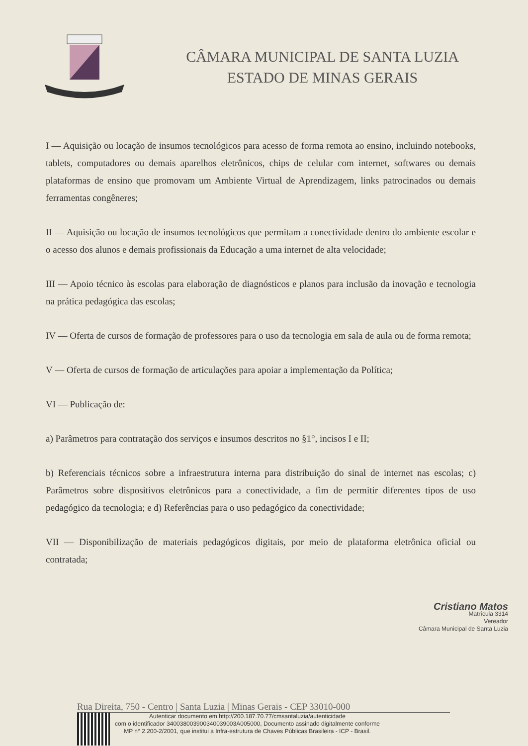CÂMARA MUNICIPAL DE SANTA LUZIA
ESTADO DE MINAS GERAIS
I — Aquisição ou locação de insumos tecnológicos para acesso de forma remota ao ensino, incluindo notebooks, tablets, computadores ou demais aparelhos eletrônicos, chips de celular com internet, softwares ou demais plataformas de ensino que promovam um Ambiente Virtual de Aprendizagem, links patrocinados ou demais ferramentas congêneres;
II — Aquisição ou locação de insumos tecnológicos que permitam a conectividade dentro do ambiente escolar e o acesso dos alunos e demais profissionais da Educação a uma internet de alta velocidade;
III — Apoio técnico às escolas para elaboração de diagnósticos e planos para inclusão da inovação e tecnologia na prática pedagógica das escolas;
IV — Oferta de cursos de formação de professores para o uso da tecnologia em sala de aula ou de forma remota;
V — Oferta de cursos de formação de articulações para apoiar a implementação da Política;
VI — Publicação de:
a) Parâmetros para contratação dos serviços e insumos descritos no §1°, incisos I e II;
b) Referenciais técnicos sobre a infraestrutura interna para distribuição do sinal de internet nas escolas; c) Parâmetros sobre dispositivos eletrônicos para a conectividade, a fim de permitir diferentes tipos de uso pedagógico da tecnologia; e d) Referências para o uso pedagógico da conectividade;
VII — Disponibilização de materiais pedagógicos digitais, por meio de plataforma eletrônica oficial ou contratada;
Cristiano Matos
Matrícula 3314
Vereador
Câmara Municipal de Santa Luzia
Rua Direita, 750 - Centro | Santa Luzia | Minas Gerais - CEP 33010-000
Autenticar documento em http://200.187.70.77/cmsantaluzia/autenticidade
com o identificador 340038003900340039003A005000, Documento assinado digitalmente conforme
MP n° 2.200-2/2001, que institui a Infra-estrutura de Chaves Públicas Brasileira - ICP - Brasil.